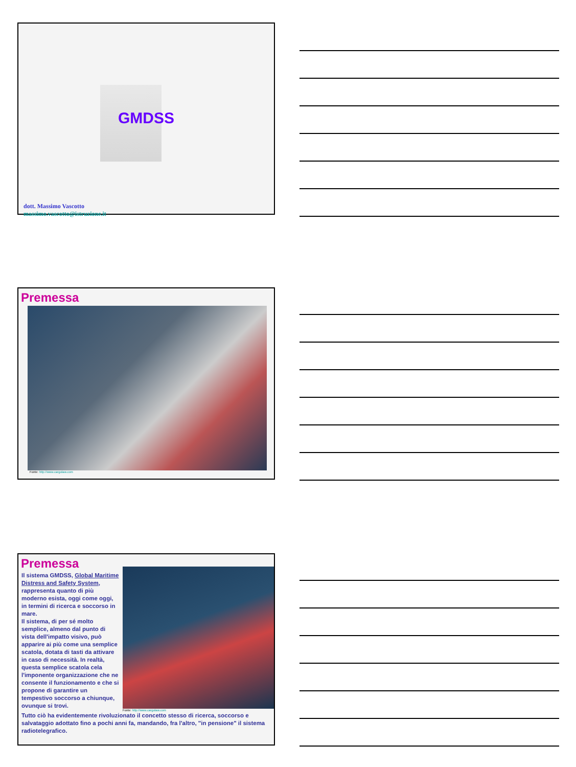GMDSS
dott. Massimo Vascotto
massimo.vascotto@istruzione.it
Premessa
Fonte: http://www.cargolaw.com
Premessa
Il sistema GMDSS, Global Maritime Distress and Safety System, rappresenta quanto di più moderno esista, oggi come oggi, in termini di ricerca e soccorso in mare.
Il sistema, di per sé molto semplice, almeno dal punto di vista dell'impatto visivo, può apparire ai più come una semplice scatola, dotata di tasti da attivare in caso di necessità. In realtà, questa semplice scatola cela l'imponente organizzazione che ne consente il funzionamento e che si propone di garantire un tempestivo soccorso a chiunque, ovunque si trovi.
Fonte: http://www.cargolaw.com
Tutto ciò ha evidentemente rivoluzionato il concetto stesso di ricerca, soccorso e salvataggio adottato fino a pochi anni fa, mandando, fra l'altro, "in pensione" il sistema radiotelegrafico.